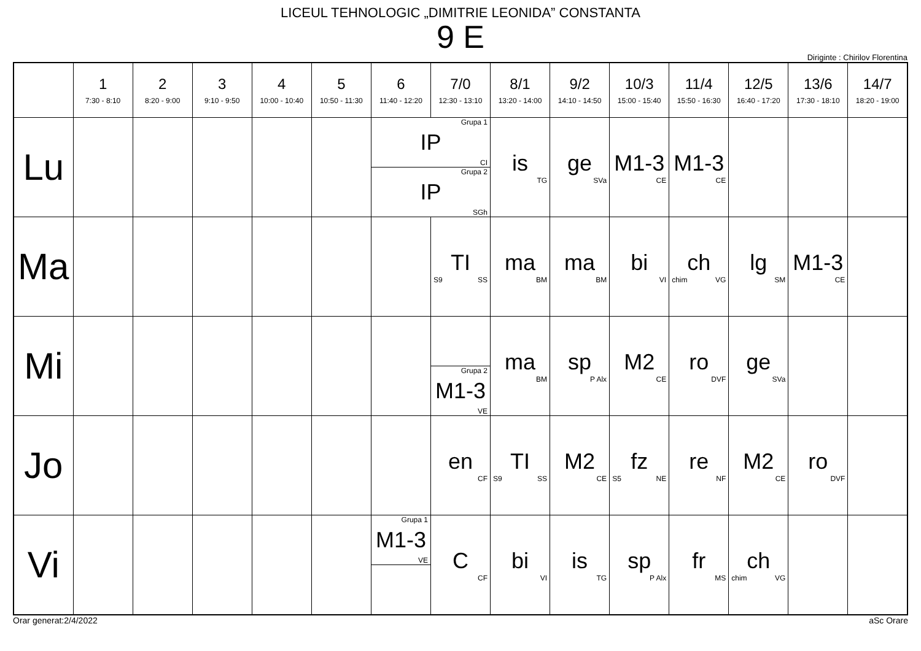LICEUL TEHNOLOGIC „DIMITRIE LEONIDA” CONSTANTA
9 E
Diriginte : Chirilov Florentina
| | 1 7:30 - 8:10 | 2 8:20 - 9:00 | 3 9:10 - 9:50 | 4 10:00 - 10:40 | 5 10:50 - 11:30 | 6 11:40 - 12:20 | 7/0 12:30 - 13:10 | 8/1 13:20 - 14:00 | 9/2 14:10 - 14:50 | 10/3 15:00 - 15:40 | 11/4 15:50 - 16:30 | 12/5 16:40 - 17:20 | 13/6 17:30 - 18:10 | 14/7 18:20 - 19:00 |
| --- | --- | --- | --- | --- | --- | --- | --- | --- | --- | --- | --- | --- | --- | --- |
| Lu | | | | | | Grupa 1 IP CI Grupa 2 IP SGh | | is TG | ge SVa | M1-3 CE | M1-3 CE | | | |
| Ma | | | | | | | TI S9 SS | ma BM | ma BM | bi VI | ch chim VG | lg SM | M1-3 CE | |
| Mi | | | | | | | Grupa 2 M1-3 VE | ma BM | sp P Alx | M2 CE | ro DVF | ge SVa | | |
| Jo | | | | | | | en CF | TI S9 SS | M2 CE | fz S5 NE | re NF | M2 CE | ro DVF | |
| Vi | | | | | | Grupa 1 M1-3 VE | C CF | bi VI | is TG | sp P Alx | fr MS | ch chim VG | | |
Orar generat:2/4/2022 aSc Orare